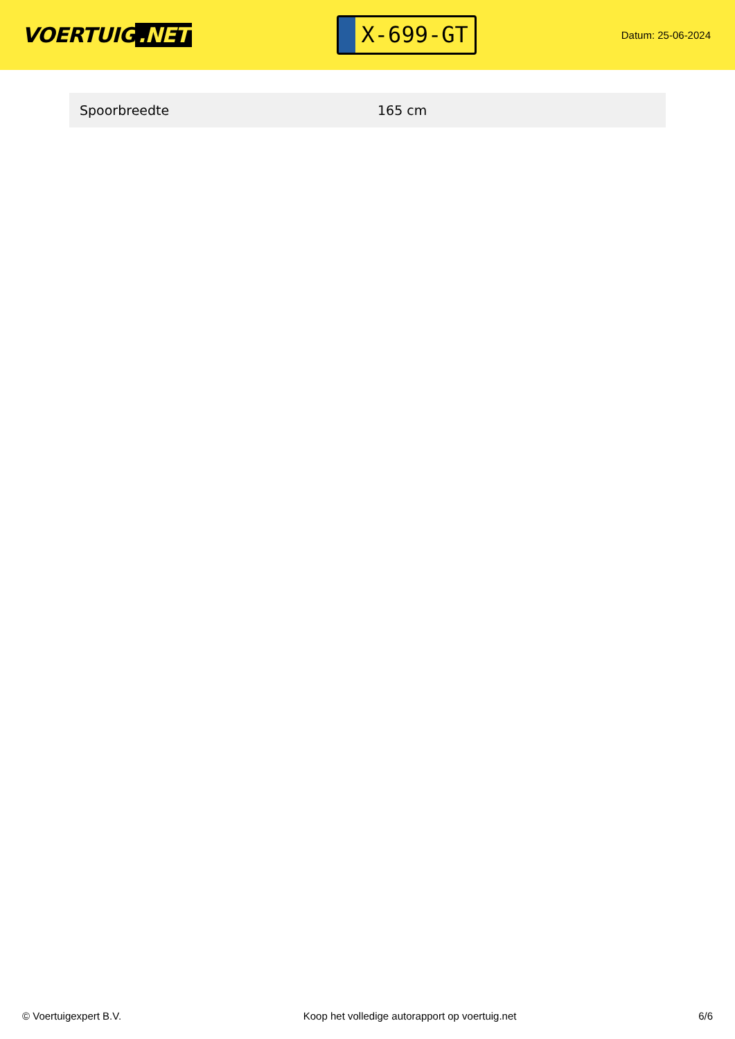VOERTUIG.NET
X-699-GT
Datum: 25-06-2024
| Spoorbreedte | 165 cm |
© Voertuigexpert B.V. Koop het volledige autorapport op voertuig.net 6/6